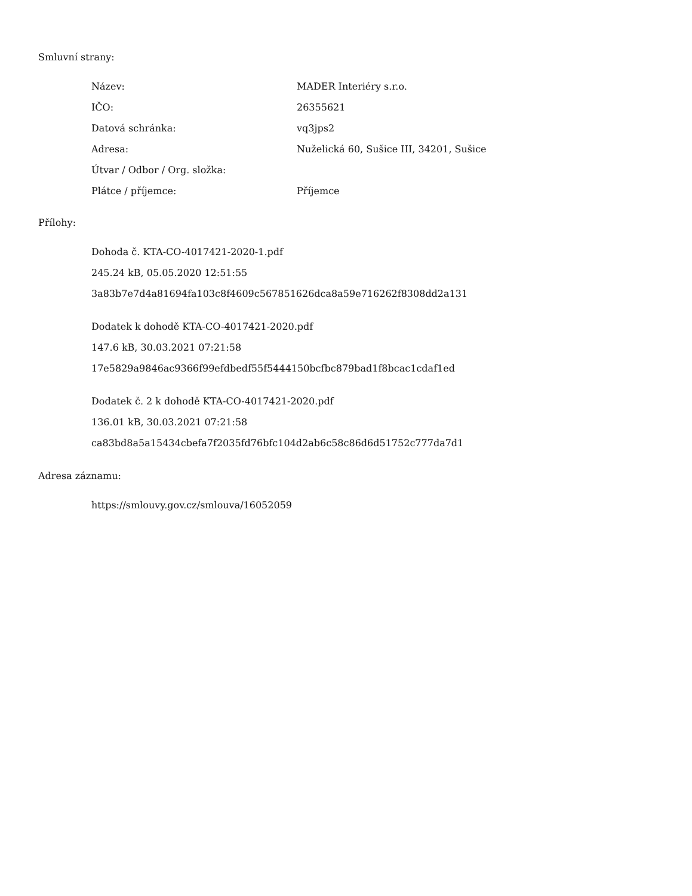Smluvní strany:
| Název: | MADER Interiéry s.r.o. |
| IČO: | 26355621 |
| Datová schránka: | vq3jps2 |
| Adresa: | Nuželická 60, Sušice III, 34201, Sušice |
| Útvar / Odbor / Org. složka: | |
| Plátce / příjemce: | Příjemce |
Přílohy:
Dohoda č. KTA-CO-4017421-2020-1.pdf
245.24 kB, 05.05.2020 12:51:55
3a83b7e7d4a81694fa103c8f4609c567851626dca8a59e716262f8308dd2a131
Dodatek k dohodě KTA-CO-4017421-2020.pdf
147.6 kB, 30.03.2021 07:21:58
17e5829a9846ac9366f99efdbedf55f5444150bcfbc879bad1f8bcac1cdaf1ed
Dodatek č. 2 k dohodě KTA-CO-4017421-2020.pdf
136.01 kB, 30.03.2021 07:21:58
ca83bd8a5a15434cbefa7f2035fd76bfc104d2ab6c58c86d6d51752c777da7d1
Adresa záznamu:
https://smlouvy.gov.cz/smlouva/16052059